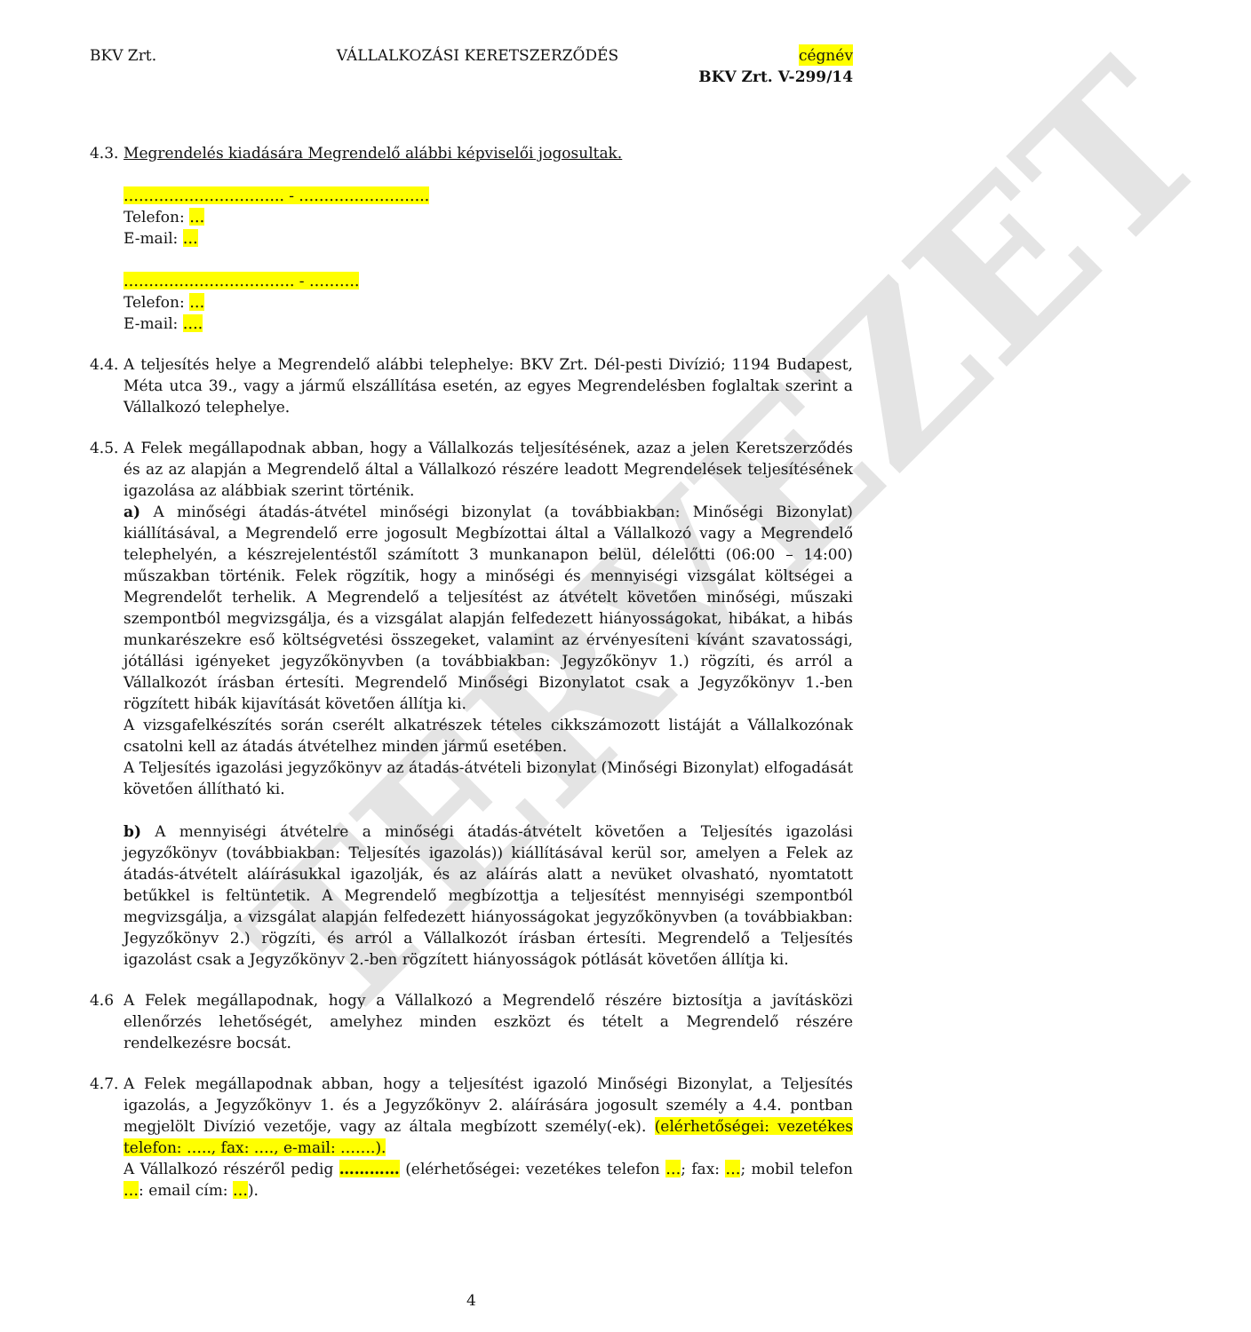TERVEZET
BKV Zrt. VÁLLALKOZÁSI KERETSZERZŐDÉS cégnév
BKV Zrt. V-299/14
4.3.
Megrendelés kiadására Megrendelő alábbi képviselői jogosultak.
………………………….. - ……………………..
Telefon: …
E-mail: …
……………………………. - ……….
Telefon: …
E-mail: ….
4.4.
A teljesítés helye a Megrendelő alábbi telephelye: BKV Zrt. Dél-pesti Divízió; 1194 Budapest, Méta utca 39., vagy a jármű elszállítása esetén, az egyes Megrendelésben foglaltak szerint a Vállalkozó telephelye.
4.5.
A Felek megállapodnak abban, hogy a Vállalkozás teljesítésének, azaz a jelen Keretszerződés és az az alapján a Megrendelő által a Vállalkozó részére leadott Megrendelések teljesítésének igazolása az alábbiak szerint történik.
a) A minőségi átadás-átvétel minőségi bizonylat (a továbbiakban: Minőségi Bizonylat) kiállításával, a Megrendelő erre jogosult Megbízottai által a Vállalkozó vagy a Megrendelő telephelyén, a készrejelentéstől számított 3 munkanapon belül, délelőtti (06:00 – 14:00) műszakban történik. Felek rögzítik, hogy a minőségi és mennyiségi vizsgálat költségei a Megrendelőt terhelik. A Megrendelő a teljesítést az átvételt követően minőségi, műszaki szempontból megvizsgálja, és a vizsgálat alapján felfedezett hiányosságokat, hibákat, a hibás munkarészekre eső költségvetési összegeket, valamint az érvényesíteni kívánt szavatossági, jótállási igényeket jegyzőkönyvben (a továbbiakban: Jegyzőkönyv 1.) rögzíti, és arról a Vállalkozót írásban értesíti. Megrendelő Minőségi Bizonylatot csak a Jegyzőkönyv 1.-ben rögzített hibák kijavítását követően állítja ki.
A vizsgafelkészítés során cserélt alkatrészek tételes cikkszámozott listáját a Vállalkozónak csatolni kell az átadás átvételhez minden jármű esetében.
A Teljesítés igazolási jegyzőkönyv az átadás-átvételi bizonylat (Minőségi Bizonylat) elfogadását követően állítható ki.
b) A mennyiségi átvételre a minőségi átadás-átvételt követően a Teljesítés igazolási jegyzőkönyv (továbbiakban: Teljesítés igazolás)) kiállításával kerül sor, amelyen a Felek az átadás-átvételt aláírásukkal igazolják, és az aláírás alatt a nevüket olvasható, nyomtatott betűkkel is feltüntetik. A Megrendelő megbízottja a teljesítést mennyiségi szempontból megvizsgálja, a vizsgálat alapján felfedezett hiányosságokat jegyzőkönyvben (a továbbiakban: Jegyzőkönyv 2.) rögzíti, és arról a Vállalkozót írásban értesíti. Megrendelő a Teljesítés igazolást csak a Jegyzőkönyv 2.-ben rögzített hiányosságok pótlását követően állítja ki.
4.6 A Felek megállapodnak, hogy a Vállalkozó a Megrendelő részére biztosítja a javításközi ellenőrzés lehetőségét, amelyhez minden eszközt és tételt a Megrendelő részére rendelkezésre bocsát.
4.7.
A Felek megállapodnak abban, hogy a teljesítést igazoló Minőségi Bizonylat, a Teljesítés igazolás, a Jegyzőkönyv 1. és a Jegyzőkönyv 2. aláírására jogosult személy a 4.4. pontban megjelölt Divízió vezetője, vagy az általa megbízott személy(-ek). (elérhetőségei: vezetékes telefon: ….., fax: …., e-mail: …….).
A Vállalkozó részéről pedig ………… (elérhetőségei: vezetékes telefon …; fax: …; mobil telefon …: email cím: …).
4